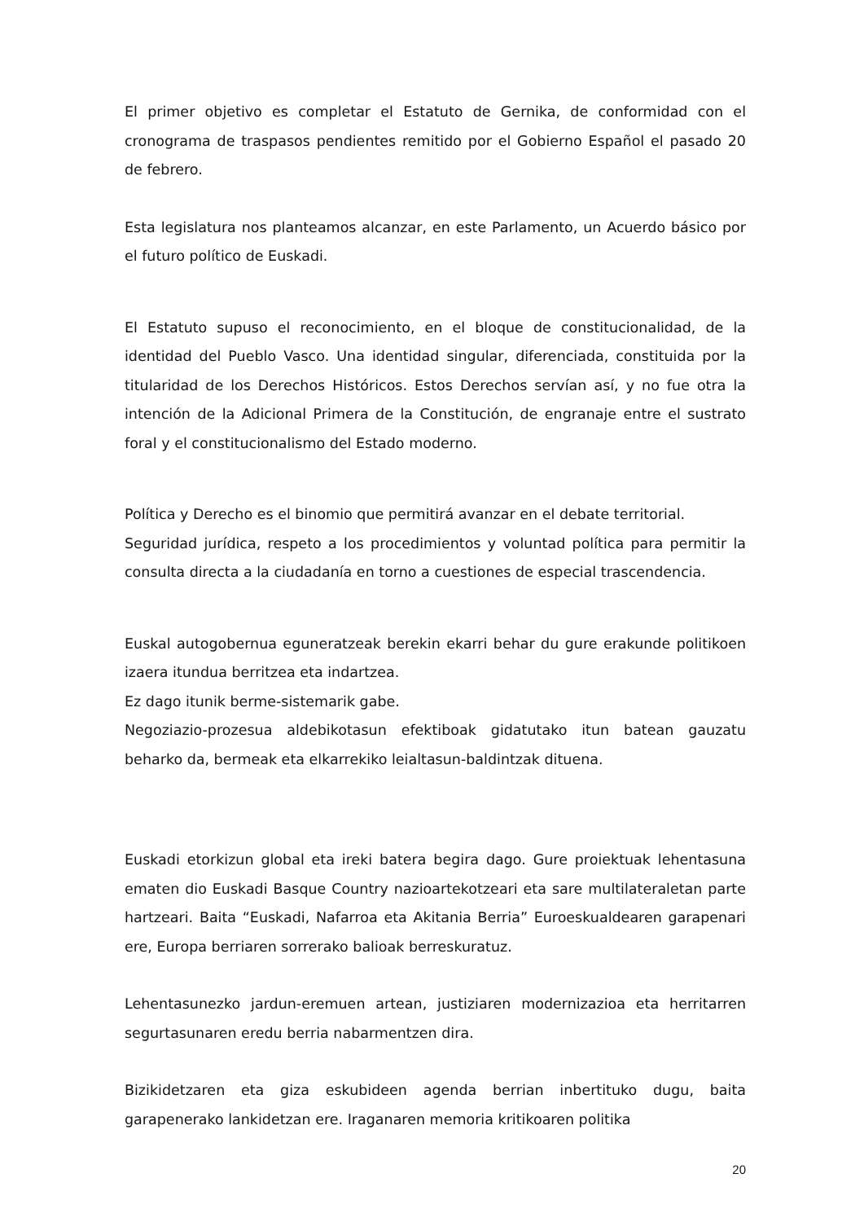El primer objetivo es completar el Estatuto de Gernika, de conformidad con el cronograma de traspasos pendientes remitido por el Gobierno Español el pasado 20 de febrero.
Esta legislatura nos planteamos alcanzar, en este Parlamento, un Acuerdo básico por el futuro político de Euskadi.
El Estatuto supuso el reconocimiento, en el bloque de constitucionalidad, de la identidad del Pueblo Vasco. Una identidad singular, diferenciada, constituida por la titularidad de los Derechos Históricos. Estos Derechos servían así, y no fue otra la intención de la Adicional Primera de la Constitución, de engranaje entre el sustrato foral y el constitucionalismo del Estado moderno.
Política y Derecho es el binomio que permitirá avanzar en el debate territorial.
Seguridad jurídica, respeto a los procedimientos y voluntad política para permitir la consulta directa a la ciudadanía en torno a cuestiones de especial trascendencia.
Euskal autogobernua eguneratzeak berekin ekarri behar du gure erakunde politikoen izaera itundua berritzea eta indartzea.
Ez dago itunik berme-sistemarik gabe.
Negoziazio-prozesua aldebikotasun efektiboak gidatutako itun batean gauzatu beharko da, bermeak eta elkarrekiko leialtasun-baldintzak dituena.
Euskadi etorkizun global eta ireki batera begira dago. Gure proiektuak lehentasuna ematen dio Euskadi Basque Country nazioartekotzeari eta sare multilateraletan parte hartzeari. Baita “Euskadi, Nafarroa eta Akitania Berria” Euroeskualdearen garapenari ere, Europa berriaren sorrerako balioak berreskuratuz.
Lehentasunezko jardun-eremuen artean, justiziaren modernizazioa eta herritarren segurtasunaren eredu berria nabarmentzen dira.
Bizikidetzaren eta giza eskubideen agenda berrian inbertituko dugu, baita garapenerako lankidetzan ere. Iraganaren memoria kritikoaren politika
20